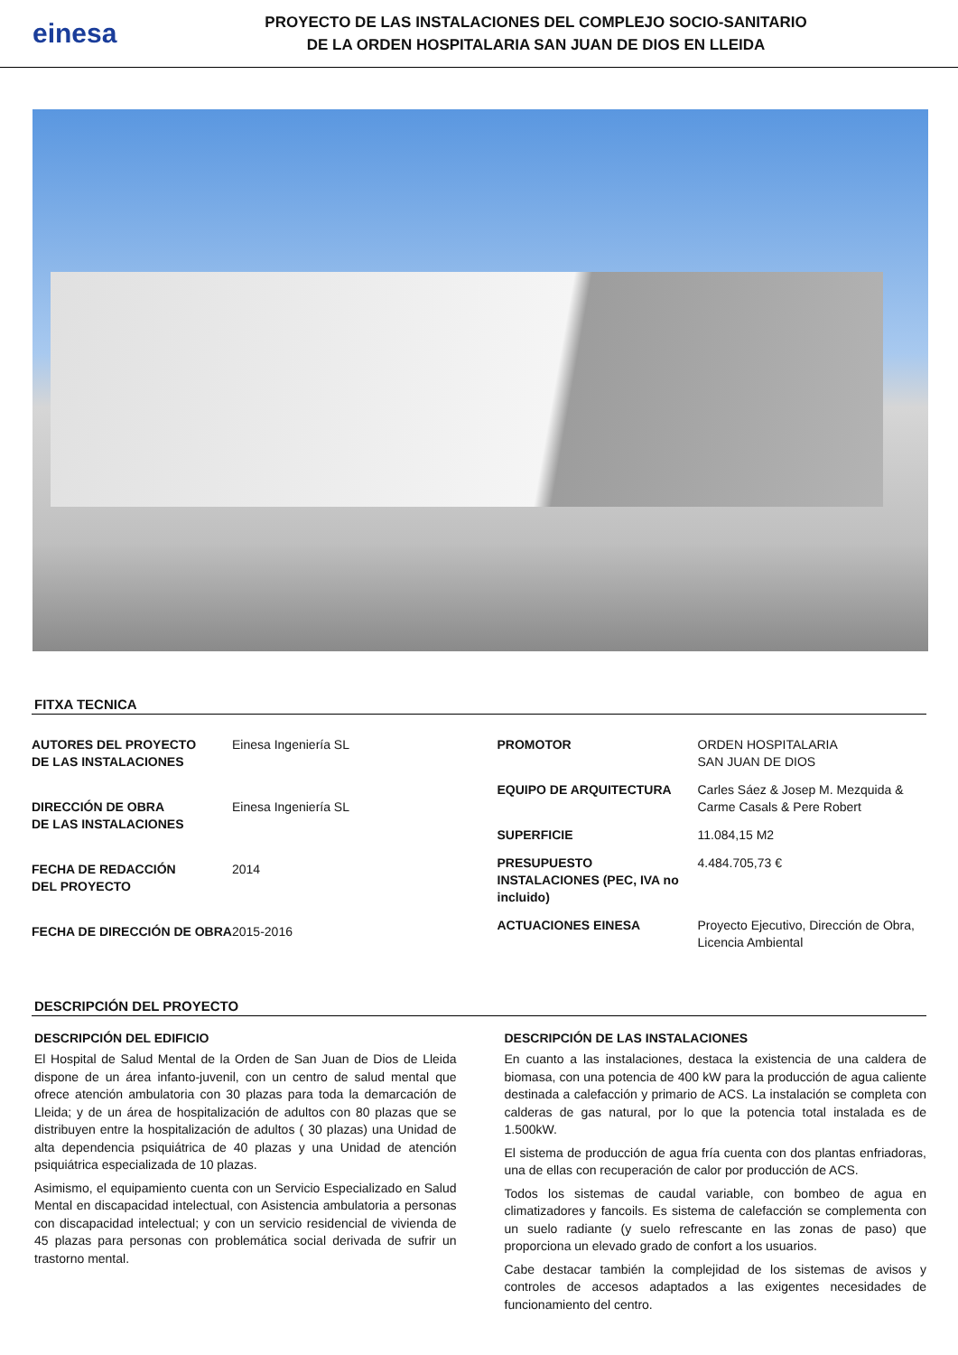einesa
PROYECTO DE LAS INSTALACIONES DEL COMPLEJO SOCIO-SANITARIO
DE LA ORDEN HOSPITALARIA SAN JUAN DE DIOS EN LLEIDA
FITXA TECNICA
| AUTORES DEL PROYECTO DE LAS INSTALACIONES | Einesa Ingeniería SL |
| DIRECCIÓN DE OBRA DE LAS INSTALACIONES | Einesa Ingeniería SL |
| FECHA DE REDACCIÓN DEL PROYECTO | 2014 |
| FECHA DE DIRECCIÓN DE OBRA | 2015-2016 |
| PROMOTOR | ORDEN HOSPITALARIA SAN JUAN DE DIOS |
| EQUIPO DE ARQUITECTURA | Carles Sáez & Josep M. Mezquida & Carme Casals & Pere Robert |
| SUPERFICIE | 11.084,15 M2 |
| PRESUPUESTO INSTALACIONES (PEC, IVA no incluido) | 4.484.705,73 € |
| ACTUACIONES EINESA | Proyecto Ejecutivo, Dirección de Obra, Licencia Ambiental |
DESCRIPCIÓN DEL PROYECTO
DESCRIPCIÓN DEL EDIFICIO
El Hospital de Salud Mental de la Orden de San Juan de Dios de Lleida dispone de un área infanto-juvenil, con un centro de salud mental que ofrece atención ambulatoria con 30 plazas para toda la demarcación de Lleida; y de un área de hospitalización de adultos con 80 plazas que se distribuyen entre la hospitalización de adultos ( 30 plazas) una Unidad de alta dependencia psiquiátrica de 40 plazas y una Unidad de atención psiquiátrica especializada de 10 plazas.
Asimismo, el equipamiento cuenta con un Servicio Especializado en Salud Mental en discapacidad intelectual, con Asistencia ambulatoria a personas con discapacidad intelectual; y con un servicio residencial de vivienda de 45 plazas para personas con problemática social derivada de sufrir un trastorno mental.
DESCRIPCIÓN DE LAS INSTALACIONES
En cuanto a las instalaciones, destaca la existencia de una caldera de biomasa, con una potencia de 400 kW para la producción de agua caliente destinada a calefacción y primario de ACS. La instalación se completa con calderas de gas natural, por lo que la potencia total instalada es de 1.500kW.
El sistema de producción de agua fría cuenta con dos plantas enfriadoras, una de ellas con recuperación de calor por producción de ACS.
Todos los sistemas de caudal variable, con bombeo de agua en climatizadores y fancoils. Es sistema de calefacción se complementa con un suelo radiante (y suelo refrescante en las zonas de paso) que proporciona un elevado grado de confort a los usuarios.
Cabe destacar también la complejidad de los sistemas de avisos y controles de accesos adaptados a las exigentes necesidades de funcionamiento del centro.